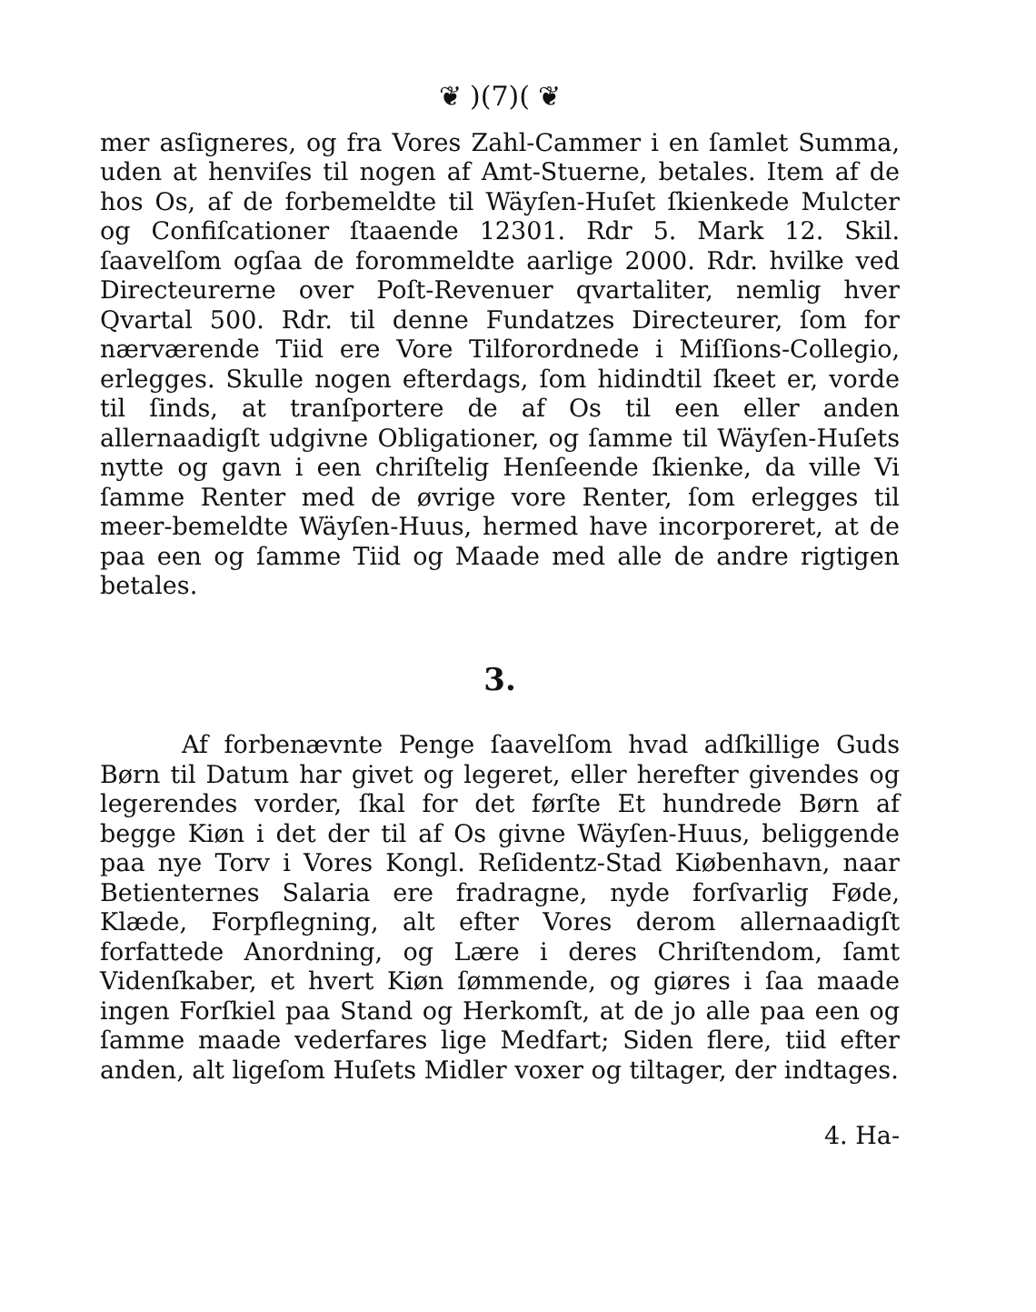❦ )(7)( ❦
mer asſigneres, og fra Vores Zahl-Cammer i en ſamlet Summa, uden at henviſes til nogen af Amt-Stuerne, betales. Item af de hos Os, af de forbemeldte til Wäyſen-Huſet ſkienkede Mulcter og Confiſcationer ſtaaende 12301. Rdr 5. Mark 12. Skil. ſaavelſom ogſaa de forommeldte aarlige 2000. Rdr. hvilke ved Directeurerne over Poſt-Revenuer qvartaliter, nemlig hver Qvartal 500. Rdr. til denne Fundatzes Directeurer, ſom for nærværende Tiid ere Vore Tilforordnede i Miſſions-Collegio, erlegges. Skulle nogen efterdags, ſom hidindtil ſkeet er, vorde til ſinds, at tranſportere de af Os til een eller anden allernaadigſt udgivne Obligationer, og ſamme til Wäyſen-Huſets nytte og gavn i een chriſtelig Henſeende ſkienke, da ville Vi ſamme Renter med de øvrige vore Renter, ſom erlegges til meer-bemeldte Wäyſen-Huus, hermed have incorporeret, at de paa een og ſamme Tiid og Maade med alle de andre rigtigen betales.
3.
Af forbenævnte Penge ſaavelſom hvad adſkillige Guds Børn til Datum har givet og legeret, eller herefter givendes og legerendes vorder, ſkal for det førſte Et hundrede Børn af begge Kiøn i det der til af Os givne Wäyſen-Huus, beliggende paa nye Torv i Vores Kongl. Reſidentz-Stad Kiøbenhavn, naar Betienternes Salaria ere fradragne, nyde forſvarlig Føde, Klæde, Forpflegning, alt efter Vores derom allernaadigſt forfattede Anordning, og Lære i deres Chriſtendom, ſamt Videnſkaber, et hvert Kiøn ſømmende, og giøres i ſaa maade ingen Forſkiel paa Stand og Herkomſt, at de jo alle paa een og ſamme maade vederfares lige Medfart; Siden flere, tiid efter anden, alt ligeſom Huſets Midler voxer og tiltager, der indtages.
4. Ha-